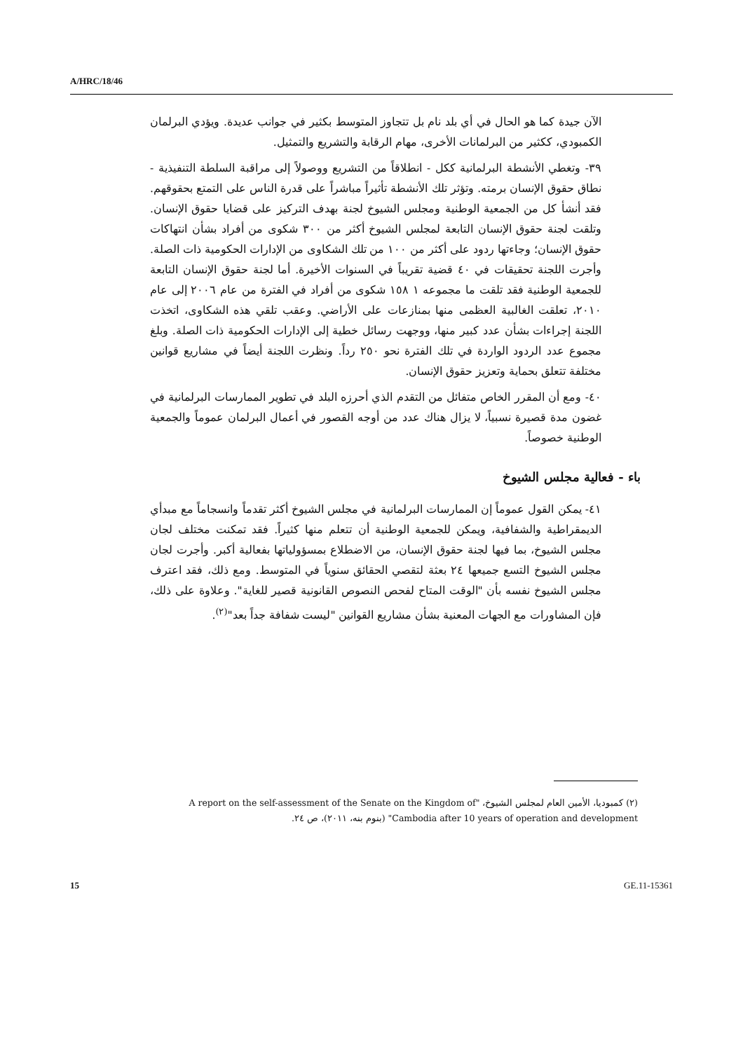A/HRC/18/46
الآن جيدة كما هو الحال في أي بلد نام بل تتجاوز المتوسط بكثير في جوانب عديدة. ويؤدي البرلمان الكمبودي، ككثير من البرلمانات الأخرى، مهام الرقابة والتشريع والتمثيل.
٣٩- وتغطي الأنشطة البرلمانية ككل - انطلاقاً من التشريع ووصولاً إلى مراقبة السلطة التنفيذية - نطاق حقوق الإنسان برمته. وتؤثر تلك الأنشطة تأثيراً مباشراً على قدرة الناس على التمتع بحقوقهم. فقد أنشأ كل من الجمعية الوطنية ومجلس الشيوخ لجنة بهدف التركيز على قضايا حقوق الإنسان. وتلقت لجنة حقوق الإنسان التابعة لمجلس الشيوخ أكثر من ٣٠٠ شكوى من أفراد بشأن انتهاكات حقوق الإنسان؛ وجاءتها ردود على أكثر من ١٠٠ من تلك الشكاوى من الإدارات الحكومية ذات الصلة. وأجرت اللجنة تحقيقات في ٤٠ قضية تقريباً في السنوات الأخيرة. أما لجنة حقوق الإنسان التابعة للجمعية الوطنية فقد تلقت ما مجموعه ١ ١٥٨ شكوى من أفراد في الفترة من عام ٢٠٠٦ إلى عام ٢٠١٠، تعلقت الغالبية العظمى منها بمنازعات على الأراضي. وعقب تلقي هذه الشكاوى، اتخذت اللجنة إجراءات بشأن عدد كبير منها، ووجهت رسائل خطية إلى الإدارات الحكومية ذات الصلة. وبلغ مجموع عدد الردود الواردة في تلك الفترة نحو ٢٥٠ رداً. ونظرت اللجنة أيضاً في مشاريع قوانين مختلفة تتعلق بحماية وتعزيز حقوق الإنسان.
٤٠- ومع أن المقرر الخاص متفائل من التقدم الذي أحرزه البلد في تطوير الممارسات البرلمانية في غضون مدة قصيرة نسبياً، لا يزال هناك عدد من أوجه القصور في أعمال البرلمان عموماً والجمعية الوطنية خصوصاً.
باء - فعالية مجلس الشيوخ
٤١- يمكن القول عموماً إن الممارسات البرلمانية في مجلس الشيوخ أكثر تقدماً وانسجاماً مع مبدأي الديمقراطية والشفافية، ويمكن للجمعية الوطنية أن تتعلم منها كثيراً. فقد تمكنت مختلف لجان مجلس الشيوخ، بما فيها لجنة حقوق الإنسان، من الاضطلاع بمسؤولياتها بفعالية أكبر. وأجرت لجان مجلس الشيوخ التسع جميعها ٢٤ بعثة لتقصي الحقائق سنوياً في المتوسط. ومع ذلك، فقد اعترف مجلس الشيوخ نفسه بأن "الوقت المتاح لفحص النصوص القانونية قصير للغاية". وعلاوة على ذلك، فإن المشاورات مع الجهات المعنية بشأن مشاريع القوانين "ليست شفافة جداً بعد"<sup>(٢)</sup>.
(٢) كمبوديا، الأمين العام لمجلس الشيوخ، "A report on the self-assessment of the Senate on the Kingdom of Cambodia after 10 years of operation and development" (بنوم بنه، ٢٠١١)، ص ٢٤.
15 GE.11-15361